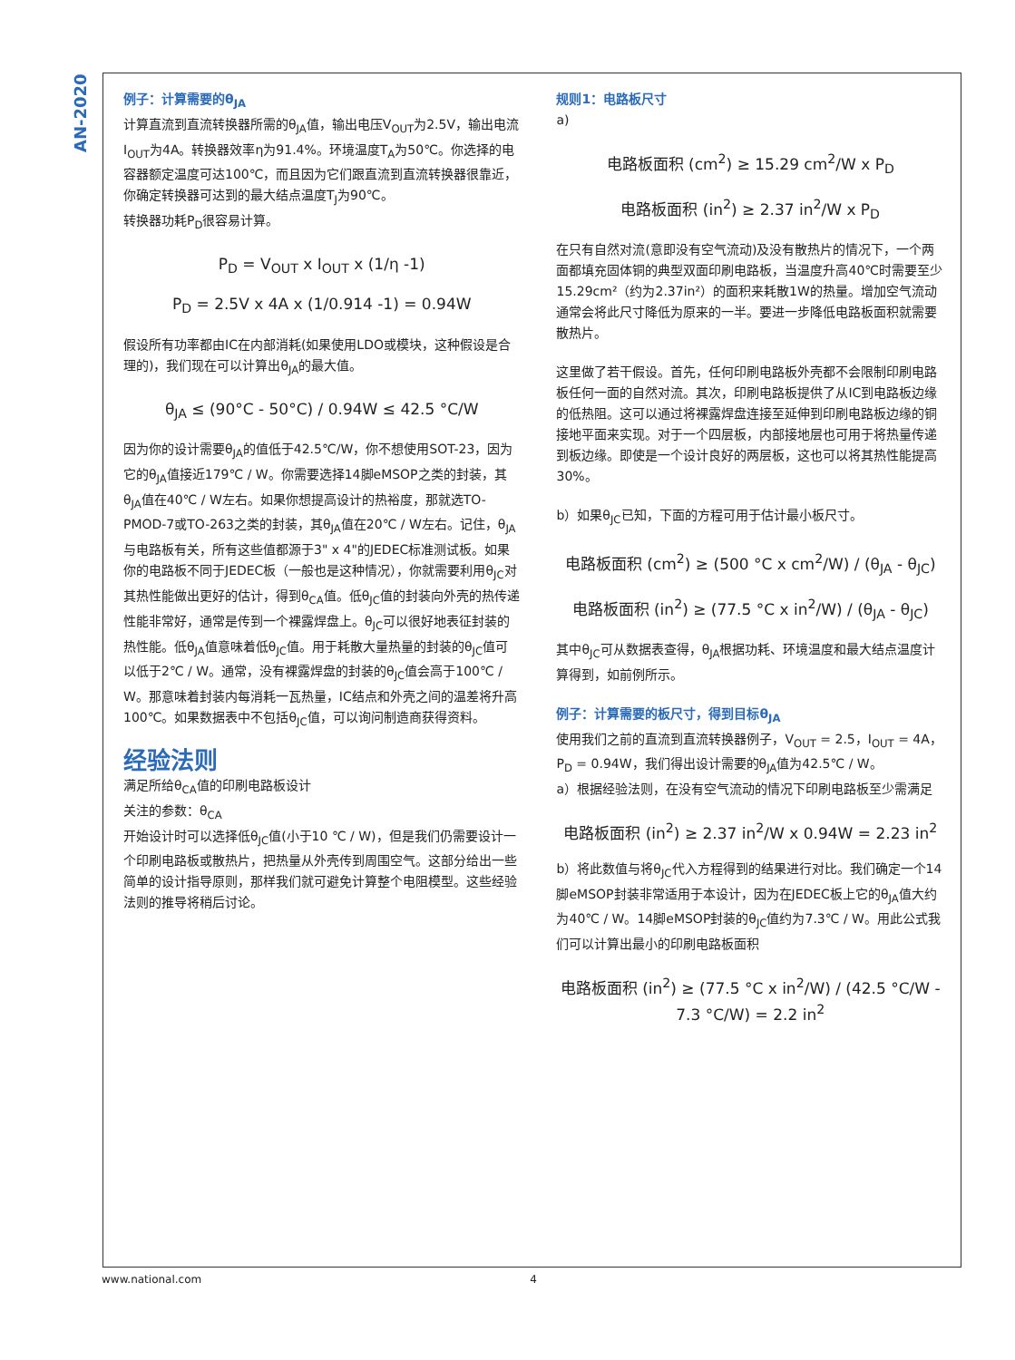AN-2020
例子：计算需要的θ<sub>JA</sub>
计算直流到直流转换器所需的θ<sub>JA</sub>值，输出电压V<sub>OUT</sub>为2.5V，输出电流I<sub>OUT</sub>为4A。转换器效率η为91.4%。环境温度T<sub>A</sub>为50℃。你选择的电容器额定温度可达100℃，而且因为它们跟直流到直流转换器很靠近，你确定转换器可达到的最大结点温度T<sub>J</sub>为90℃。
转换器功耗P<sub>D</sub>很容易计算。
P<sub>D</sub> = V<sub>OUT</sub> x I<sub>OUT</sub> x (1/η -1)
P<sub>D</sub> = 2.5V x 4A x (1/0.914 -1) = 0.94W
假设所有功率都由IC在内部消耗(如果使用LDO或模块，这种假设是合理的)，我们现在可以计算出θ<sub>JA</sub>的最大值。
θ<sub>JA</sub> ≤ (90°C - 50°C) / 0.94W ≤ 42.5 °C/W
因为你的设计需要θ<sub>JA</sub>的值低于42.5℃/W，你不想使用SOT-23，因为它的θ<sub>JA</sub>值接近179℃ / W。你需要选择14脚eMSOP之类的封装，其θ<sub>JA</sub>值在40℃ / W左右。如果你想提高设计的热裕度，那就选TO-PMOD-7或TO-263之类的封装，其θ<sub>JA</sub>值在20℃ / W左右。记住，θ<sub>JA</sub>与电路板有关，所有这些值都源于3" x 4"的JEDEC标准测试板。如果你的电路板不同于JEDEC板（一般也是这种情况），你就需要利用θ<sub>JC</sub>对其热性能做出更好的估计，得到θ<sub>CA</sub>值。低θ<sub>JC</sub>值的封装向外壳的热传递性能非常好，通常是传到一个裸露焊盘上。θ<sub>JC</sub>可以很好地表征封装的热性能。低θ<sub>JA</sub>值意味着低θ<sub>JC</sub>值。用于耗散大量热量的封装的θ<sub>JC</sub>值可以低于2℃ / W。通常，没有裸露焊盘的封装的θ<sub>JC</sub>值会高于100℃ / W。那意味着封装内每消耗一瓦热量，IC结点和外壳之间的温差将升高100℃。如果数据表中不包括θ<sub>JC</sub>值，可以询问制造商获得资料。
经验法则
满足所给θ<sub>CA</sub>值的印刷电路板设计
关注的参数：θ<sub>CA</sub>
开始设计时可以选择低θ<sub>JC</sub>值(小于10 ℃ / W)，但是我们仍需要设计一个印刷电路板或散热片，把热量从外壳传到周围空气。这部分给出一些简单的设计指导原则，那样我们就可避免计算整个电阻模型。这些经验法则的推导将稍后讨论。
规则1：电路板尺寸
a)
电路板面积 (cm<sup>2</sup>) ≥ 15.29 cm<sup>2</sup>/W x P<sub>D</sub>
电路板面积 (in<sup>2</sup>) ≥ 2.37 in<sup>2</sup>/W x P<sub>D</sub>
在只有自然对流(意即没有空气流动)及没有散热片的情况下，一个两面都填充固体铜的典型双面印刷电路板，当温度升高40℃时需要至少15.29cm²（约为2.37in²）的面积来耗散1W的热量。增加空气流动通常会将此尺寸降低为原来的一半。要进一步降低电路板面积就需要散热片。
这里做了若干假设。首先，任何印刷电路板外壳都不会限制印刷电路板任何一面的自然对流。其次，印刷电路板提供了从IC到电路板边缘的低热阻。这可以通过将裸露焊盘连接至延伸到印刷电路板边缘的铜接地平面来实现。对于一个四层板，内部接地层也可用于将热量传递到板边缘。即使是一个设计良好的两层板，这也可以将其热性能提高30%。
b）如果θ<sub>JC</sub>已知，下面的方程可用于估计最小板尺寸。
电路板面积 (cm<sup>2</sup>) ≥ (500 °C x cm<sup>2</sup>/W) / (θ<sub>JA</sub> - θ<sub>JC</sub>)
电路板面积 (in<sup>2</sup>) ≥ (77.5 °C x in<sup>2</sup>/W) / (θ<sub>JA</sub> - θ<sub>JC</sub>)
其中θ<sub>JC</sub>可从数据表查得，θ<sub>JA</sub>根据功耗、环境温度和最大结点温度计算得到，如前例所示。
例子：计算需要的板尺寸，得到目标θ<sub>JA</sub>
使用我们之前的直流到直流转换器例子，V<sub>OUT</sub> = 2.5，I<sub>OUT</sub> = 4A，P<sub>D</sub> = 0.94W，我们得出设计需要的θ<sub>JA</sub>值为42.5℃ / W。
a）根据经验法则，在没有空气流动的情况下印刷电路板至少需满足
电路板面积 (in<sup>2</sup>) ≥ 2.37 in<sup>2</sup>/W x 0.94W = 2.23 in<sup>2</sup>
b）将此数值与将θ<sub>JC</sub>代入方程得到的结果进行对比。我们确定一个14脚eMSOP封装非常适用于本设计，因为在JEDEC板上它的θ<sub>JA</sub>值大约为40℃ / W。14脚eMSOP封装的θ<sub>JC</sub>值约为7.3℃ / W。用此公式我们可以计算出最小的印刷电路板面积
电路板面积 (in<sup>2</sup>) ≥ (77.5 °C x in<sup>2</sup>/W) / (42.5 °C/W - 7.3 °C/W) = 2.2 in<sup>2</sup>
www.national.com 4